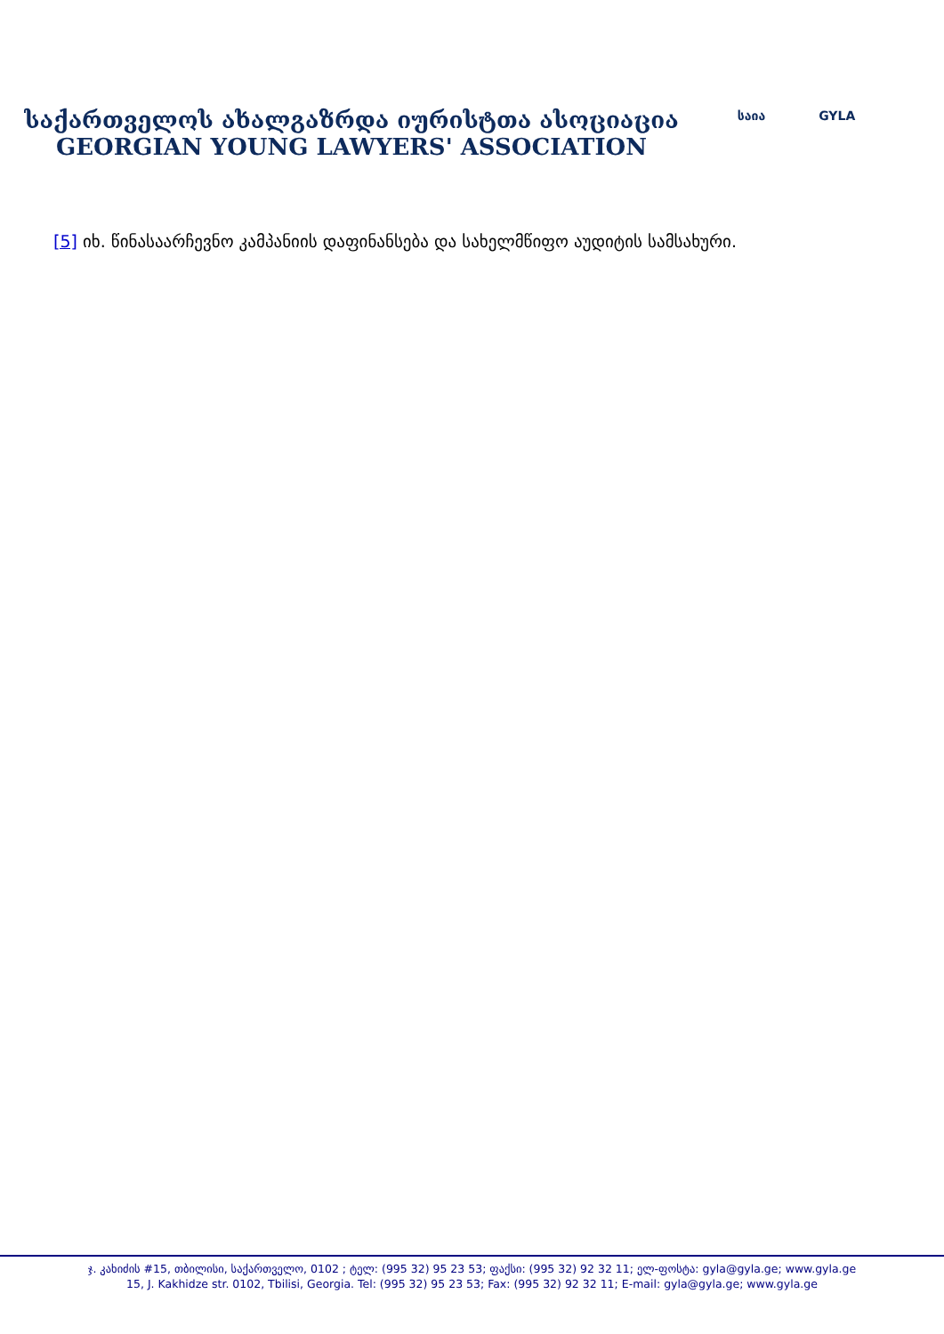საქართველოს ახალგაზრდა იურისტთა ასოციაცია
GEORGIAN YOUNG LAWYERS' ASSOCIATION
საია GYLA
[5] იხ. წინასაარჩევნო კამპანიის დაფინანსება და სახელმწიფო აუდიტის სამსახური.
ჯ. კახიძის #15, თბილისი, საქართველო, 0102 ; ტელ: (995 32) 95 23 53; ფაქსი: (995 32) 92 32 11; ელ-ფოსტა: gyla@gyla.ge; www.gyla.ge
15, J. Kakhidze str. 0102, Tbilisi, Georgia. Tel: (995 32) 95 23 53; Fax: (995 32) 92 32 11; E-mail: gyla@gyla.ge; www.gyla.ge